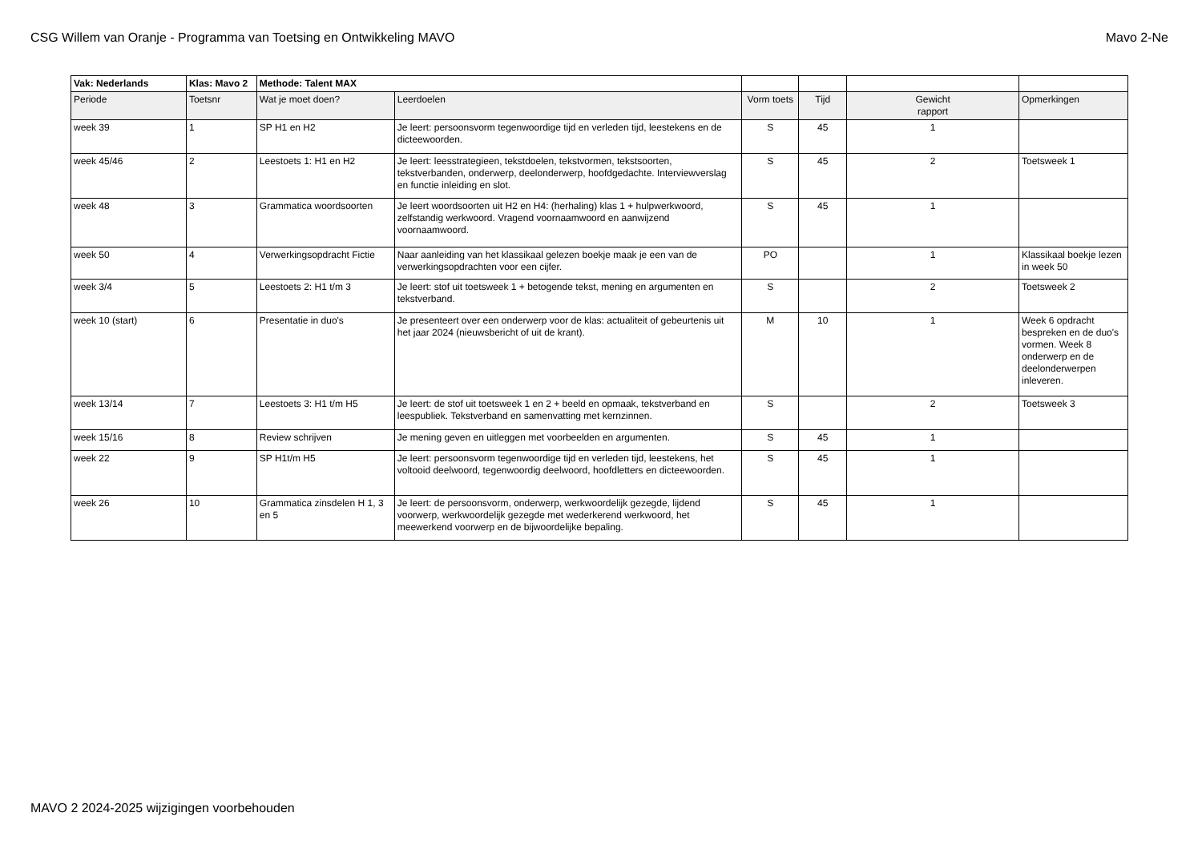CSG Willem van Oranje - Programma van Toetsing en Ontwikkeling MAVO Mavo 2-Ne
| Vak: Nederlands | Klas: Mavo 2 | Methode: Talent MAX | | | | | |
| Periode | Toetsnr | Wat je moet doen? | Leerdoelen | Vorm toets | Tijd | Gewicht rapport | Opmerkingen |
| week 39 | 1 | SP H1 en H2 | Je leert: persoonsvorm tegenwoordige tijd en verleden tijd, leestekens en de dicteewoorden. | S | 45 | 1 | |
| week 45/46 | 2 | Leestoets 1: H1 en H2 | Je leert: leesstrategieen, tekstdoelen, tekstvormen, tekstsoorten, tekstverbanden, onderwerp, deelonderwerp, hoofdgedachte. Interviewverslag en functie inleiding en slot. | S | 45 | 2 | Toetsweek 1 |
| week 48 | 3 | Grammatica woordsoorten | Je leert woordsoorten uit H2 en H4: (herhaling) klas 1 + hulpwerkwoord, zelfstandig werkwoord. Vragend voornaamwoord en aanwijzend voornaamwoord. | S | 45 | 1 | |
| week 50 | 4 | Verwerkingsopdracht Fictie | Naar aanleiding van het klassikaal gelezen boekje maak je een van de verwerkingsopdrachten voor een cijfer. | PO | | 1 | Klassikaal boekje lezen in week 50 |
| week 3/4 | 5 | Leestoets 2: H1 t/m 3 | Je leert: stof uit toetsweek 1 + betogende tekst, mening en argumenten en tekstverband. | S | | 2 | Toetsweek 2 |
| week 10 (start) | 6 | Presentatie in duo's | Je presenteert over een onderwerp voor de klas: actualiteit of gebeurtenis uit het jaar 2024 (nieuwsbericht of uit de krant). | M | 10 | 1 | Week 6 opdracht bespreken en de duo's vormen. Week 8 onderwerp en de deelonderwerpen inleveren. |
| week 13/14 | 7 | Leestoets 3: H1 t/m H5 | Je leert: de stof uit toetsweek 1 en 2 + beeld en opmaak, tekstverband en leespubliek. Tekstverband en samenvatting met kernzinnen. | S | | 2 | Toetsweek 3 |
| week 15/16 | 8 | Review schrijven | Je mening geven en uitleggen met voorbeelden en argumenten. | S | 45 | 1 | |
| week 22 | 9 | SP H1t/m H5 | Je leert: persoonsvorm tegenwoordige tijd en verleden tijd, leestekens, het voltooid deelwoord, tegenwoordig deelwoord, hoofdletters en dicteewoorden. | S | 45 | 1 | |
| week 26 | 10 | Grammatica zinsdelen H 1, 3 en 5 | Je leert: de persoonsvorm, onderwerp, werkwoordelijk gezegde, lijdend voorwerp, werkwoordelijk gezegde met wederkerend werkwoord, het meewerkend voorwerp en de bijwoordelijke bepaling. | S | 45 | 1 | |
MAVO 2 2024-2025 wijzigingen voorbehouden